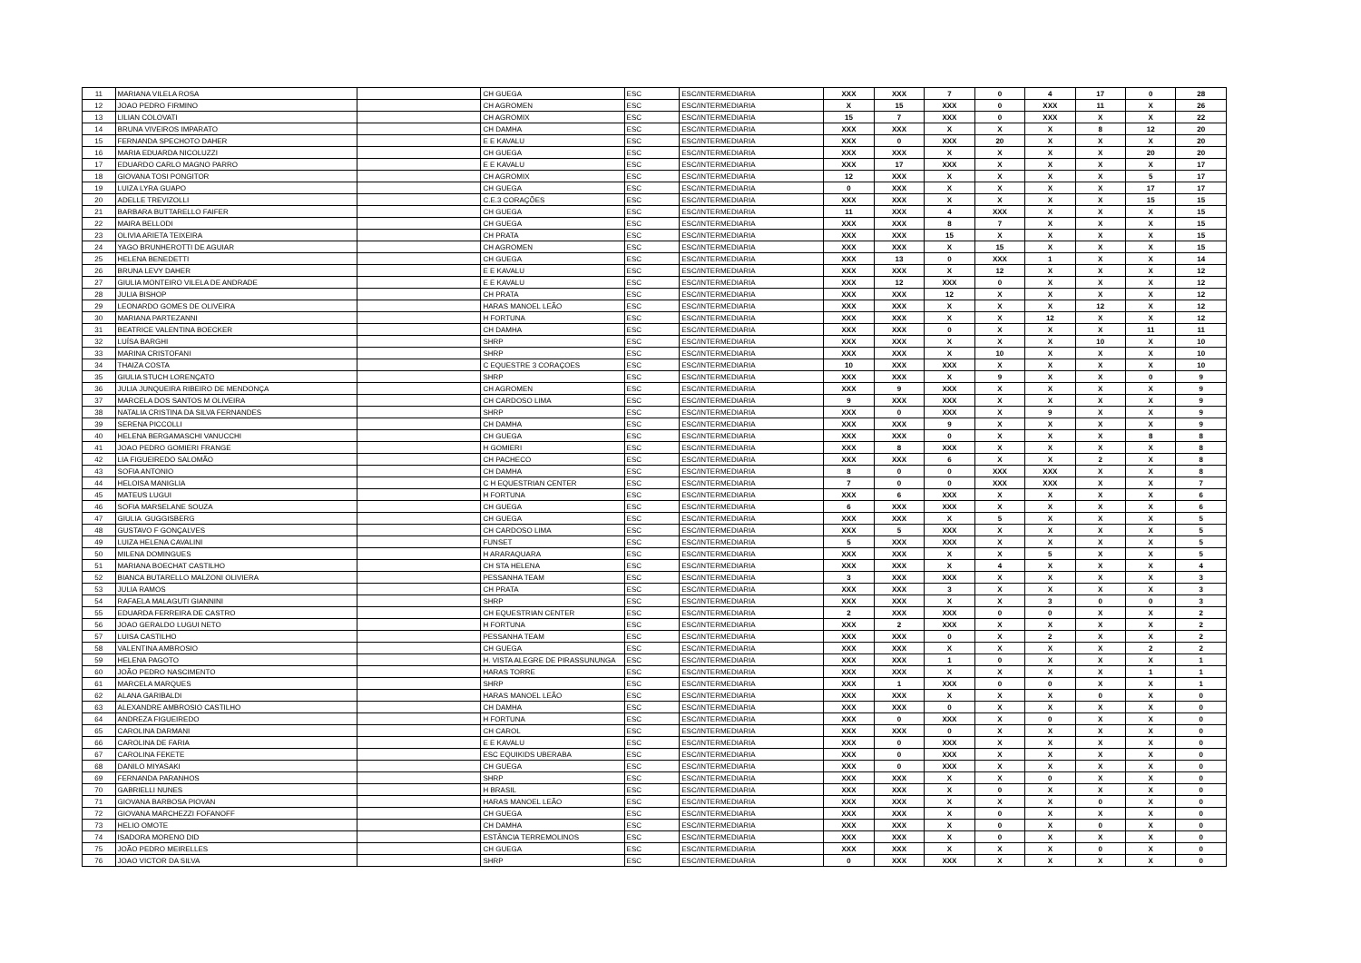| 11 | MARIANA VILELA ROSA | | CH GUEGA | ESC | ESC/INTERMEDIARIA | XXX | XXX | 7 | 0 | 4 | 17 | 0 | 28 |
| 12 | JOAO PEDRO FIRMINO | | CH AGROMEN | ESC | ESC/INTERMEDIARIA | X | 15 | XXX | 0 | XXX | 11 | X | 26 |
| 13 | LILIAN COLOVATI | | CH AGROMIX | ESC | ESC/INTERMEDIARIA | 15 | 7 | XXX | 0 | XXX | X | X | 22 |
| 14 | BRUNA VIVEIROS IMPARATO | | CH DAMHA | ESC | ESC/INTERMEDIARIA | XXX | XXX | X | X | X | 8 | 12 | 20 |
| 15 | FERNANDA SPECHOTO DAHER | | E E KAVALU | ESC | ESC/INTERMEDIARIA | XXX | 0 | XXX | 20 | X | X | X | 20 |
| 16 | MARIA EDUARDA NICOLUZZI | | CH GUEGA | ESC | ESC/INTERMEDIARIA | XXX | XXX | X | X | X | X | 20 | 20 |
| 17 | EDUARDO CARLO MAGNO PARRO | | E E KAVALU | ESC | ESC/INTERMEDIARIA | XXX | 17 | XXX | X | X | X | X | 17 |
| 18 | GIOVANA TOSI PONGITOR | | CH AGROMIX | ESC | ESC/INTERMEDIARIA | 12 | XXX | X | X | X | X | 5 | 17 |
| 19 | LUIZA LYRA GUAPO | | CH GUEGA | ESC | ESC/INTERMEDIARIA | 0 | XXX | X | X | X | X | 17 | 17 |
| 20 | ADELLE TREVIZOLLI | | C.E.3 CORAÇÕES | ESC | ESC/INTERMEDIARIA | XXX | XXX | X | X | X | X | 15 | 15 |
| 21 | BARBARA BUTTARELLO FAIFER | | CH GUEGA | ESC | ESC/INTERMEDIARIA | 11 | XXX | 4 | XXX | X | X | X | 15 |
| 22 | MAIRA BELLODI | | CH GUEGA | ESC | ESC/INTERMEDIARIA | XXX | XXX | 8 | 7 | X | X | X | 15 |
| 23 | OLIVIA ARIETA TEIXEIRA | | CH PRATA | ESC | ESC/INTERMEDIARIA | XXX | XXX | 15 | X | X | X | X | 15 |
| 24 | YAGO BRUNHEROTTI DE AGUIAR | | CH AGROMEN | ESC | ESC/INTERMEDIARIA | XXX | XXX | X | 15 | X | X | X | 15 |
| 25 | HELENA BENEDETTI | | CH GUEGA | ESC | ESC/INTERMEDIARIA | XXX | 13 | 0 | XXX | 1 | X | X | 14 |
| 26 | BRUNA LEVY DAHER | | E E KAVALU | ESC | ESC/INTERMEDIARIA | XXX | XXX | X | 12 | X | X | X | 12 |
| 27 | GIULIA MONTEIRO VILELA DE ANDRADE | | E E KAVALU | ESC | ESC/INTERMEDIARIA | XXX | 12 | XXX | 0 | X | X | X | 12 |
| 28 | JULIA BISHOP | | CH PRATA | ESC | ESC/INTERMEDIARIA | XXX | XXX | 12 | X | X | X | X | 12 |
| 29 | LEONARDO GOMES DE OLIVEIRA | | HARAS MANOEL LEÃO | ESC | ESC/INTERMEDIARIA | XXX | XXX | X | X | X | 12 | X | 12 |
| 30 | MARIANA PARTEZANNI | | H FORTUNA | ESC | ESC/INTERMEDIARIA | XXX | XXX | X | X | 12 | X | X | 12 |
| 31 | BEATRICE VALENTINA BOECKER | | CH DAMHA | ESC | ESC/INTERMEDIARIA | XXX | XXX | 0 | X | X | X | 11 | 11 |
| 32 | LUÍSA BARGHI | | SHRP | ESC | ESC/INTERMEDIARIA | XXX | XXX | X | X | X | 10 | X | 10 |
| 33 | MARINA CRISTOFANI | | SHRP | ESC | ESC/INTERMEDIARIA | XXX | XXX | X | 10 | X | X | X | 10 |
| 34 | THAIZA COSTA | | C EQUESTRE 3 CORAÇOES | ESC | ESC/INTERMEDIARIA | 10 | XXX | XXX | X | X | X | X | 10 |
| 35 | GIULIA STUCH LORENÇATO | | SHRP | ESC | ESC/INTERMEDIARIA | XXX | XXX | X | 9 | X | X | 0 | 9 |
| 36 | JULIA JUNQUEIRA RIBEIRO DE MENDONÇA | | CH AGROMEN | ESC | ESC/INTERMEDIARIA | XXX | 9 | XXX | X | X | X | X | 9 |
| 37 | MARCELA DOS SANTOS M OLIVEIRA | | CH CARDOSO LIMA | ESC | ESC/INTERMEDIARIA | 9 | XXX | XXX | X | X | X | X | 9 |
| 38 | NATALIA CRISTINA DA SILVA FERNANDES | | SHRP | ESC | ESC/INTERMEDIARIA | XXX | 0 | XXX | X | 9 | X | X | 9 |
| 39 | SERENA PICCOLLI | | CH DAMHA | ESC | ESC/INTERMEDIARIA | XXX | XXX | 9 | X | X | X | X | 9 |
| 40 | HELENA BERGAMASCHI VANUCCHI | | CH GUEGA | ESC | ESC/INTERMEDIARIA | XXX | XXX | 0 | X | X | X | 8 | 8 |
| 41 | JOAO PEDRO GOMIERI FRANGE | | H GOMIERI | ESC | ESC/INTERMEDIARIA | XXX | 8 | XXX | X | X | X | X | 8 |
| 42 | LIA FIGUEIREDO SALOMÃO | | CH PACHECO | ESC | ESC/INTERMEDIARIA | XXX | XXX | 6 | X | X | 2 | X | 8 |
| 43 | SOFIA ANTONIO | | CH DAMHA | ESC | ESC/INTERMEDIARIA | 8 | 0 | 0 | XXX | XXX | X | X | 8 |
| 44 | HELOISA MANIGLIA | | C H EQUESTRIAN CENTER | ESC | ESC/INTERMEDIARIA | 7 | 0 | 0 | XXX | XXX | X | X | 7 |
| 45 | MATEUS LUGUI | | H FORTUNA | ESC | ESC/INTERMEDIARIA | XXX | 6 | XXX | X | X | X | X | 6 |
| 46 | SOFIA MARSELANE SOUZA | | CH GUEGA | ESC | ESC/INTERMEDIARIA | 6 | XXX | XXX | X | X | X | X | 6 |
| 47 | GIULIA GUGGISBERG | | CH GUEGA | ESC | ESC/INTERMEDIARIA | XXX | XXX | X | 5 | X | X | X | 5 |
| 48 | GUSTAVO F GONÇALVES | | CH CARDOSO LIMA | ESC | ESC/INTERMEDIARIA | XXX | 5 | XXX | X | X | X | X | 5 |
| 49 | LUIZA HELENA CAVALINI | | FUNSET | ESC | ESC/INTERMEDIARIA | 5 | XXX | XXX | X | X | X | X | 5 |
| 50 | MILENA DOMINGUES | | H ARARAQUARA | ESC | ESC/INTERMEDIARIA | XXX | XXX | X | X | 5 | X | X | 5 |
| 51 | MARIANA BOECHAT CASTILHO | | CH STA HELENA | ESC | ESC/INTERMEDIARIA | XXX | XXX | X | 4 | X | X | X | 4 |
| 52 | BIANCA BUTARELLO MALZONI OLIVIERA | | PESSANHA TEAM | ESC | ESC/INTERMEDIARIA | 3 | XXX | XXX | X | X | X | X | 3 |
| 53 | JULIA RAMOS | | CH PRATA | ESC | ESC/INTERMEDIARIA | XXX | XXX | 3 | X | X | X | X | 3 |
| 54 | RAFAELA MALAGUTI GIANNINI | | SHRP | ESC | ESC/INTERMEDIARIA | XXX | XXX | X | X | 3 | 0 | 0 | 3 |
| 55 | EDUARDA FERREIRA DE CASTRO | | CH EQUESTRIAN CENTER | ESC | ESC/INTERMEDIARIA | 2 | XXX | XXX | 0 | 0 | X | X | 2 |
| 56 | JOAO GERALDO LUGUI NETO | | H FORTUNA | ESC | ESC/INTERMEDIARIA | XXX | 2 | XXX | X | X | X | X | 2 |
| 57 | LUISA CASTILHO | | PESSANHA TEAM | ESC | ESC/INTERMEDIARIA | XXX | XXX | 0 | X | 2 | X | X | 2 |
| 58 | VALENTINA AMBROSIO | | CH GUEGA | ESC | ESC/INTERMEDIARIA | XXX | XXX | X | X | X | X | 2 | 2 |
| 59 | HELENA PAGOTO | | H. VISTA ALEGRE DE PIRASSUNUNGA | ESC | ESC/INTERMEDIARIA | XXX | XXX | 1 | 0 | X | X | X | 1 |
| 60 | JOÃO PEDRO NASCIMENTO | | HARAS TORRE | ESC | ESC/INTERMEDIARIA | XXX | XXX | X | X | X | X | 1 | 1 |
| 61 | MARCELA MARQUES | | SHRP | ESC | ESC/INTERMEDIARIA | XXX | 1 | XXX | 0 | 0 | X | X | 1 |
| 62 | ALANA GARIBALDI | | HARAS MANOEL LEÃO | ESC | ESC/INTERMEDIARIA | XXX | XXX | X | X | X | 0 | X | 0 |
| 63 | ALEXANDRE AMBROSIO CASTILHO | | CH DAMHA | ESC | ESC/INTERMEDIARIA | XXX | XXX | 0 | X | X | X | X | 0 |
| 64 | ANDREZA FIGUEIREDO | | H FORTUNA | ESC | ESC/INTERMEDIARIA | XXX | 0 | XXX | X | 0 | X | X | 0 |
| 65 | CAROLINA DARMANI | | CH CAROL | ESC | ESC/INTERMEDIARIA | XXX | XXX | 0 | X | X | X | X | 0 |
| 66 | CAROLINA DE FARIA | | E E KAVALU | ESC | ESC/INTERMEDIARIA | XXX | 0 | XXX | X | X | X | X | 0 |
| 67 | CAROLINA FEKETE | | ESC EQUIKIDS UBERABA | ESC | ESC/INTERMEDIARIA | XXX | 0 | XXX | X | X | X | X | 0 |
| 68 | DANILO MIYASAKI | | CH GUEGA | ESC | ESC/INTERMEDIARIA | XXX | 0 | XXX | X | X | X | X | 0 |
| 69 | FERNANDA PARANHOS | | SHRP | ESC | ESC/INTERMEDIARIA | XXX | XXX | X | X | 0 | X | X | 0 |
| 70 | GABRIELLI NUNES | | H BRASIL | ESC | ESC/INTERMEDIARIA | XXX | XXX | X | 0 | X | X | X | 0 |
| 71 | GIOVANA BARBOSA PIOVAN | | HARAS MANOEL LEÃO | ESC | ESC/INTERMEDIARIA | XXX | XXX | X | X | X | 0 | X | 0 |
| 72 | GIOVANA MARCHEZZI FOFANOFF | | CH GUEGA | ESC | ESC/INTERMEDIARIA | XXX | XXX | X | 0 | X | X | X | 0 |
| 73 | HELIO OMOTE | | CH DAMHA | ESC | ESC/INTERMEDIARIA | XXX | XXX | X | 0 | X | 0 | X | 0 |
| 74 | ISADORA MORENO DID | | ESTÂNCIA TERREMOLINOS | ESC | ESC/INTERMEDIARIA | XXX | XXX | X | 0 | X | X | X | 0 |
| 75 | JOÃO PEDRO MEIRELLES | | CH GUEGA | ESC | ESC/INTERMEDIARIA | XXX | XXX | X | X | X | 0 | X | 0 |
| 76 | JOAO VICTOR DA SILVA | | SHRP | ESC | ESC/INTERMEDIARIA | 0 | XXX | XXX | X | X | X | X | 0 |